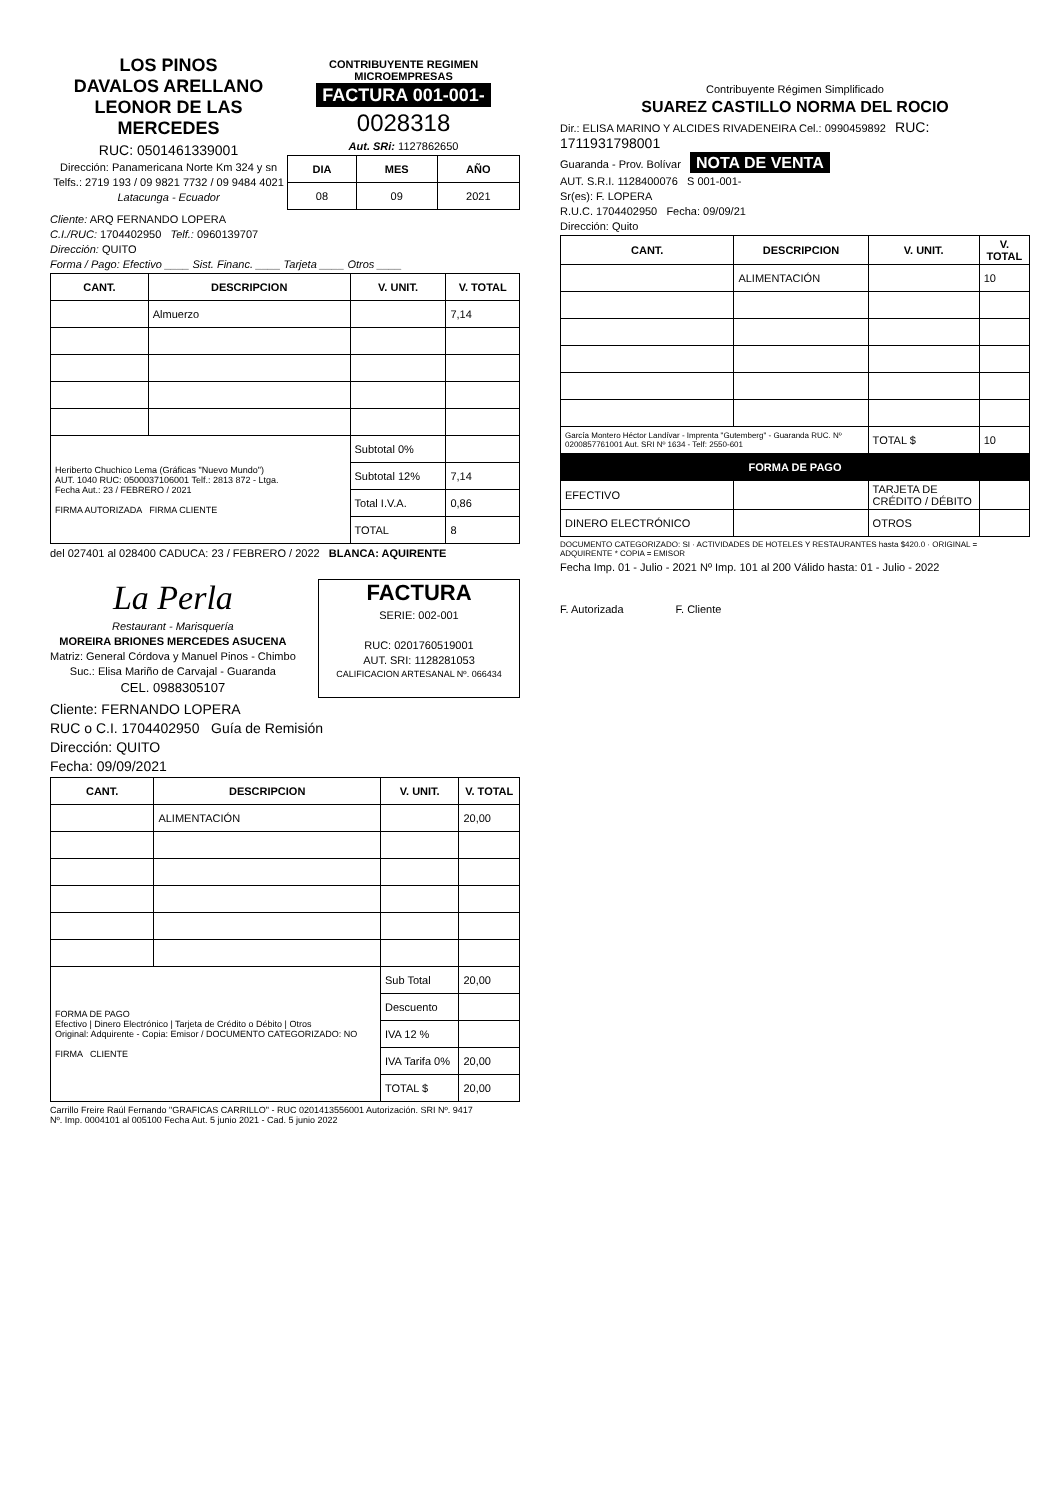LOS PINOS
DAVALOS ARELLANO
LEONOR DE LAS MERCEDES
RUC: 0501461339001
Dirección: Panamericana Norte Km 324 y sn
Telfs.: 2719 193 / 09 9821 7732 / 09 9484 4021
Latacunga - Ecuador
CONTRIBUYENTE REGIMEN MICROEMPRESAS
FACTURA 001-001-
0028318
Aut. SRi: 1127862650
| DIA | MES | AÑO |
| --- | --- | --- |
| 08 | 09 | 2021 |
Cliente: ARQ FERNANDO LOPERA
C.I./RUC: 1704402950 Telf.: 0960139707
Dirección: QUITO
Forma / Pago: Efectivo ____ Sist. Financ. ____ Tarjeta ____ Otros ____
| CANT. | DESCRIPCION | V. UNIT. | V. TOTAL |
| --- | --- | --- | --- |
| | Almuerzo | | 7,14 |
| Heriberto Chuchico Lema (Gráficas "Nuevo Mundo") AUT. 1040 RUC: 0500037106001 Telf.: 2813 872 - Ltga. Fecha Aut.: 23 / FEBRERO / 2021 FIRMA AUTORIZADA FIRMA CLIENTE | | Subtotal 0% | |
| | | Subtotal 12% | 7,14 |
| | | Total I.V.A. | 0,86 |
| | | TOTAL | 8 |
del 027401 al 028400 CADUCA: 23 / FEBRERO / 2022 BLANCA: AQUIRENTE
La Perla
Restaurant - Marisquería
MOREIRA BRIONES MERCEDES ASUCENA
Matriz: General Córdova y Manuel Pinos - Chimbo
Suc.: Elisa Mariño de Carvajal - Guaranda
CEL. 0988305107
FACTURA
SERIE: 002-001
RUC: 0201760519001
AUT. SRI: 1128281053
CALIFICACION ARTESANAL Nº. 066434
Cliente: FERNANDO LOPERA
RUC o C.I. 1704402950 Guía de Remisión
Dirección: QUITO
Fecha: 09/09/2021
| CANT. | DESCRIPCION | V. UNIT. | V. TOTAL |
| --- | --- | --- | --- |
| | ALIMENTACIÓN | | 20,00 |
| FORMA DE PAGO Efectivo / Dinero Electrónico / Tarjeta de Crédito o Débito / Otros Original: Adquirente - Copia: Emisor / DOCUMENTO CATEGORIZADO: NO FIRMA CLIENTE | | Sub Total | 20,00 |
| | | Descuento | |
| | | IVA 12 % | |
| | | IVA Tarifa 0% | 20,00 |
| | | TOTAL $ | 20,00 |
Carrillo Freire Raúl Fernando "GRAFICAS CARRILLO" - RUC 0201413556001 Autorización. SRI Nº. 9417
Nº. Imp. 0004101 al 005100 Fecha Aut. 5 junio 2021 - Cad. 5 junio 2022
Contribuyente Régimen Simplificado
SUAREZ CASTILLO NORMA DEL ROCIO
Dir.: ELISA MARINO Y ALCIDES RIVADENEIRA Cel.: 0990459892 RUC: 1711931798001
Guaranda - Prov. Bolívar NOTA DE VENTA
AUT. S.R.I. 1128400076 S 001-001-
Sr(es): F. LOPERA
R.U.C. 1704402950 Fecha: 09/09/21
Dirección: Quito
| CANT. | DESCRIPCION | V. UNIT. | V. TOTAL |
| --- | --- | --- | --- |
| | ALIMENTACIÓN | | 10 |
| García Montero Héctor Landívar - Imprenta "Gutemberg" - Guaranda RUC. Nº 0200857761001 Aut. SRI Nº 1634 - Telf: 2550-601 | | TOTAL $ | 10 |
| FORMA DE PAGO | | | |
| EFECTIVO | | TARJETA DE CRÉDITO / DÉBITO | |
| DINERO ELECTRÓNICO | | OTROS | |
DOCUMENTO CATEGORIZADO: SI · ACTIVIDADES DE HOTELES Y RESTAURANTES hasta $420.0 · ORIGINAL = ADQUIRENTE * COPIA = EMISOR
Fecha Imp. 01 - Julio - 2021 Nº Imp. 101 al 200 Válido hasta: 01 - Julio - 2022
F. Autorizada F. Cliente